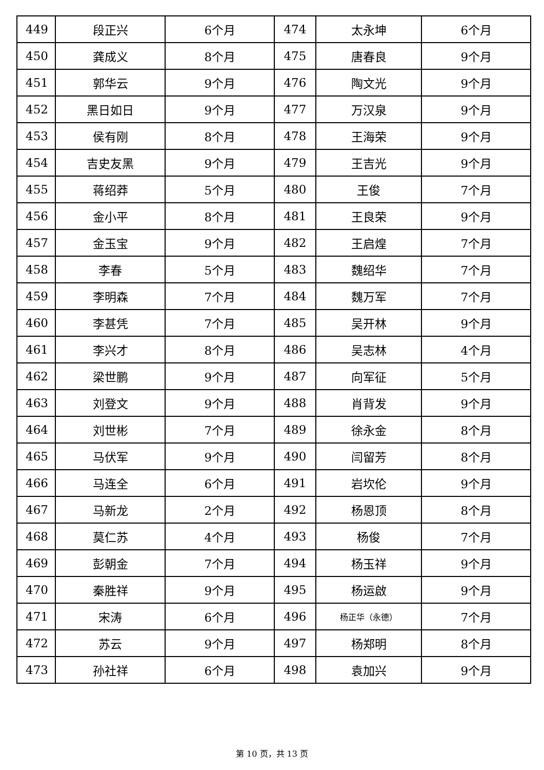| 449 | 段正兴 | 6个月 | 474 | 太永坤 | 6个月 |
| 450 | 龚成义 | 8个月 | 475 | 唐春良 | 9个月 |
| 451 | 郭华云 | 9个月 | 476 | 陶文光 | 9个月 |
| 452 | 黑日如日 | 9个月 | 477 | 万汉泉 | 9个月 |
| 453 | 侯有刚 | 8个月 | 478 | 王海荣 | 9个月 |
| 454 | 吉史友黑 | 9个月 | 479 | 王吉光 | 9个月 |
| 455 | 蒋绍莽 | 5个月 | 480 | 王俊 | 7个月 |
| 456 | 金小平 | 8个月 | 481 | 王良荣 | 9个月 |
| 457 | 金玉宝 | 9个月 | 482 | 王启煌 | 7个月 |
| 458 | 李春 | 5个月 | 483 | 魏绍华 | 7个月 |
| 459 | 李明森 | 7个月 | 484 | 魏万军 | 7个月 |
| 460 | 李甚凭 | 7个月 | 485 | 吴开林 | 9个月 |
| 461 | 李兴才 | 8个月 | 486 | 吴志林 | 4个月 |
| 462 | 梁世鹏 | 9个月 | 487 | 向军征 | 5个月 |
| 463 | 刘登文 | 9个月 | 488 | 肖背发 | 9个月 |
| 464 | 刘世彬 | 7个月 | 489 | 徐永金 | 8个月 |
| 465 | 马伏军 | 9个月 | 490 | 闫留芳 | 8个月 |
| 466 | 马连全 | 6个月 | 491 | 岩坎伦 | 9个月 |
| 467 | 马新龙 | 2个月 | 492 | 杨恩顶 | 8个月 |
| 468 | 莫仁苏 | 4个月 | 493 | 杨俊 | 7个月 |
| 469 | 彭朝金 | 7个月 | 494 | 杨玉祥 | 9个月 |
| 470 | 秦胜祥 | 9个月 | 495 | 杨运啟 | 9个月 |
| 471 | 宋涛 | 6个月 | 496 | 杨正华（永德） | 7个月 |
| 472 | 苏云 | 9个月 | 497 | 杨郑明 | 8个月 |
| 473 | 孙社祥 | 6个月 | 498 | 袁加兴 | 9个月 |
第 10 页，共 13 页